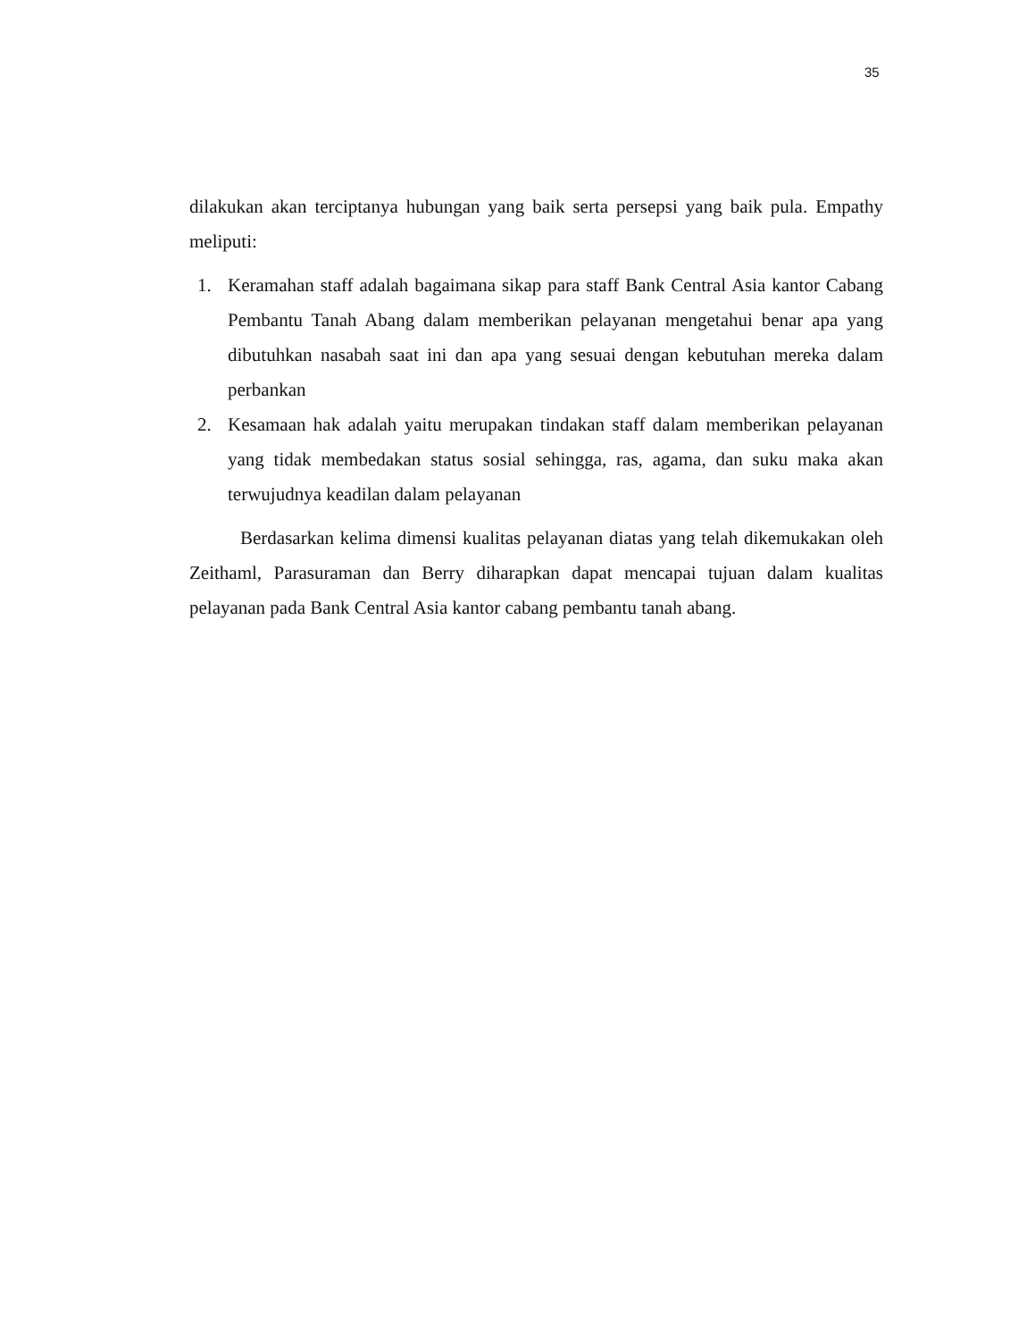35
dilakukan akan terciptanya hubungan yang baik serta persepsi yang baik pula. Empathy meliputi:
1. Keramahan staff adalah bagaimana sikap para staff Bank Central Asia kantor Cabang Pembantu Tanah Abang dalam memberikan pelayanan mengetahui benar apa yang dibutuhkan nasabah saat ini dan apa yang sesuai dengan kebutuhan mereka dalam perbankan
2. Kesamaan hak adalah yaitu merupakan tindakan staff dalam memberikan pelayanan yang tidak membedakan status sosial sehingga, ras, agama, dan suku maka akan terwujudnya keadilan dalam pelayanan
Berdasarkan kelima dimensi kualitas pelayanan diatas yang telah dikemukakan oleh Zeithaml, Parasuraman dan Berry diharapkan dapat mencapai tujuan dalam kualitas pelayanan pada Bank Central Asia kantor cabang pembantu tanah abang.